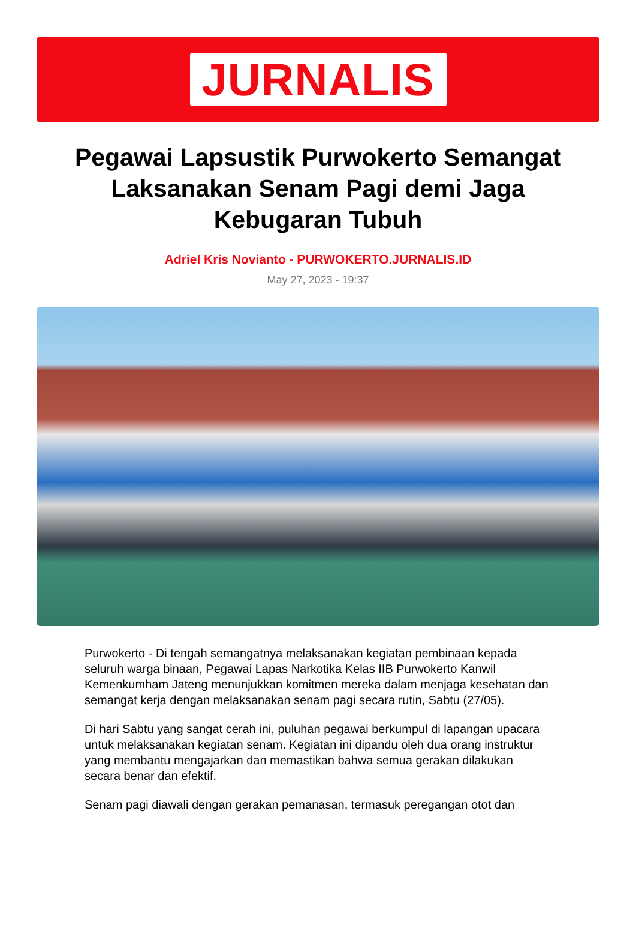JURNALIS
Pegawai Lapsustik Purwokerto Semangat Laksanakan Senam Pagi demi Jaga Kebugaran Tubuh
Adriel Kris Novianto - PURWOKERTO.JURNALIS.ID
May 27, 2023 - 19:37
Purwokerto - Di tengah semangatnya melaksanakan kegiatan pembinaan kepada seluruh warga binaan, Pegawai Lapas Narkotika Kelas IIB Purwokerto Kanwil Kemenkumham Jateng menunjukkan komitmen mereka dalam menjaga kesehatan dan semangat kerja dengan melaksanakan senam pagi secara rutin, Sabtu (27/05).
Di hari Sabtu yang sangat cerah ini, puluhan pegawai berkumpul di lapangan upacara untuk melaksanakan kegiatan senam. Kegiatan ini dipandu oleh dua orang instruktur yang membantu mengajarkan dan memastikan bahwa semua gerakan dilakukan secara benar dan efektif.
Senam pagi diawali dengan gerakan pemanasan, termasuk peregangan otot dan